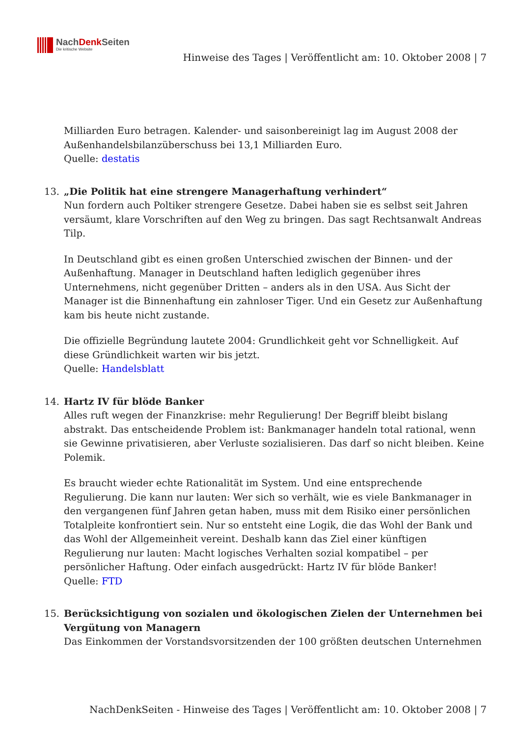NachDenk Seiten
Die kritische Website
Hinweise des Tages | Veröffentlicht am: 10. Oktober 2008 | 7
Milliarden Euro betragen. Kalender- und saisonbereinigt lag im August 2008 der Außenhandelsbilanzüberschuss bei 13,1 Milliarden Euro.
Quelle: destatis
13. „Die Politik hat eine strengere Managerhaftung verhindert“
Nun fordern auch Poltiker strengere Gesetze. Dabei haben sie es selbst seit Jahren versäumt, klare Vorschriften auf den Weg zu bringen. Das sagt Rechtsanwalt Andreas Tilp.
In Deutschland gibt es einen großen Unterschied zwischen der Binnen- und der Außenhaftung. Manager in Deutschland haften lediglich gegenüber ihres Unternehmens, nicht gegenüber Dritten – anders als in den USA. Aus Sicht der Manager ist die Binnenhaftung ein zahnloser Tiger. Und ein Gesetz zur Außenhaftung kam bis heute nicht zustande.
Die offizielle Begründung lautete 2004: Grundlichkeit geht vor Schnelligkeit. Auf diese Gründlichkeit warten wir bis jetzt.
Quelle: Handelsblatt
14. Hartz IV für blöde Banker
Alles ruft wegen der Finanzkrise: mehr Regulierung! Der Begriff bleibt bislang abstrakt. Das entscheidende Problem ist: Bankmanager handeln total rational, wenn sie Gewinne privatisieren, aber Verluste sozialisieren. Das darf so nicht bleiben. Keine Polemik.
Es braucht wieder echte Rationalität im System. Und eine entsprechende Regulierung. Die kann nur lauten: Wer sich so verhält, wie es viele Bankmanager in den vergangenen fünf Jahren getan haben, muss mit dem Risiko einer persönlichen Totalpleite konfrontiert sein. Nur so entsteht eine Logik, die das Wohl der Bank und das Wohl der Allgemeinheit vereint. Deshalb kann das Ziel einer künftigen Regulierung nur lauten: Macht logisches Verhalten sozial kompatibel – per persönlicher Haftung. Oder einfach ausgedrückt: Hartz IV für blöde Banker!
Quelle: FTD
15. Berücksichtigung von sozialen und ökologischen Zielen der Unternehmen bei Vergütung von Managern
Das Einkommen der Vorstandsvorsitzenden der 100 größten deutschen Unternehmen
NachDenkSeiten - Hinweise des Tages | Veröffentlicht am: 10. Oktober 2008 | 7